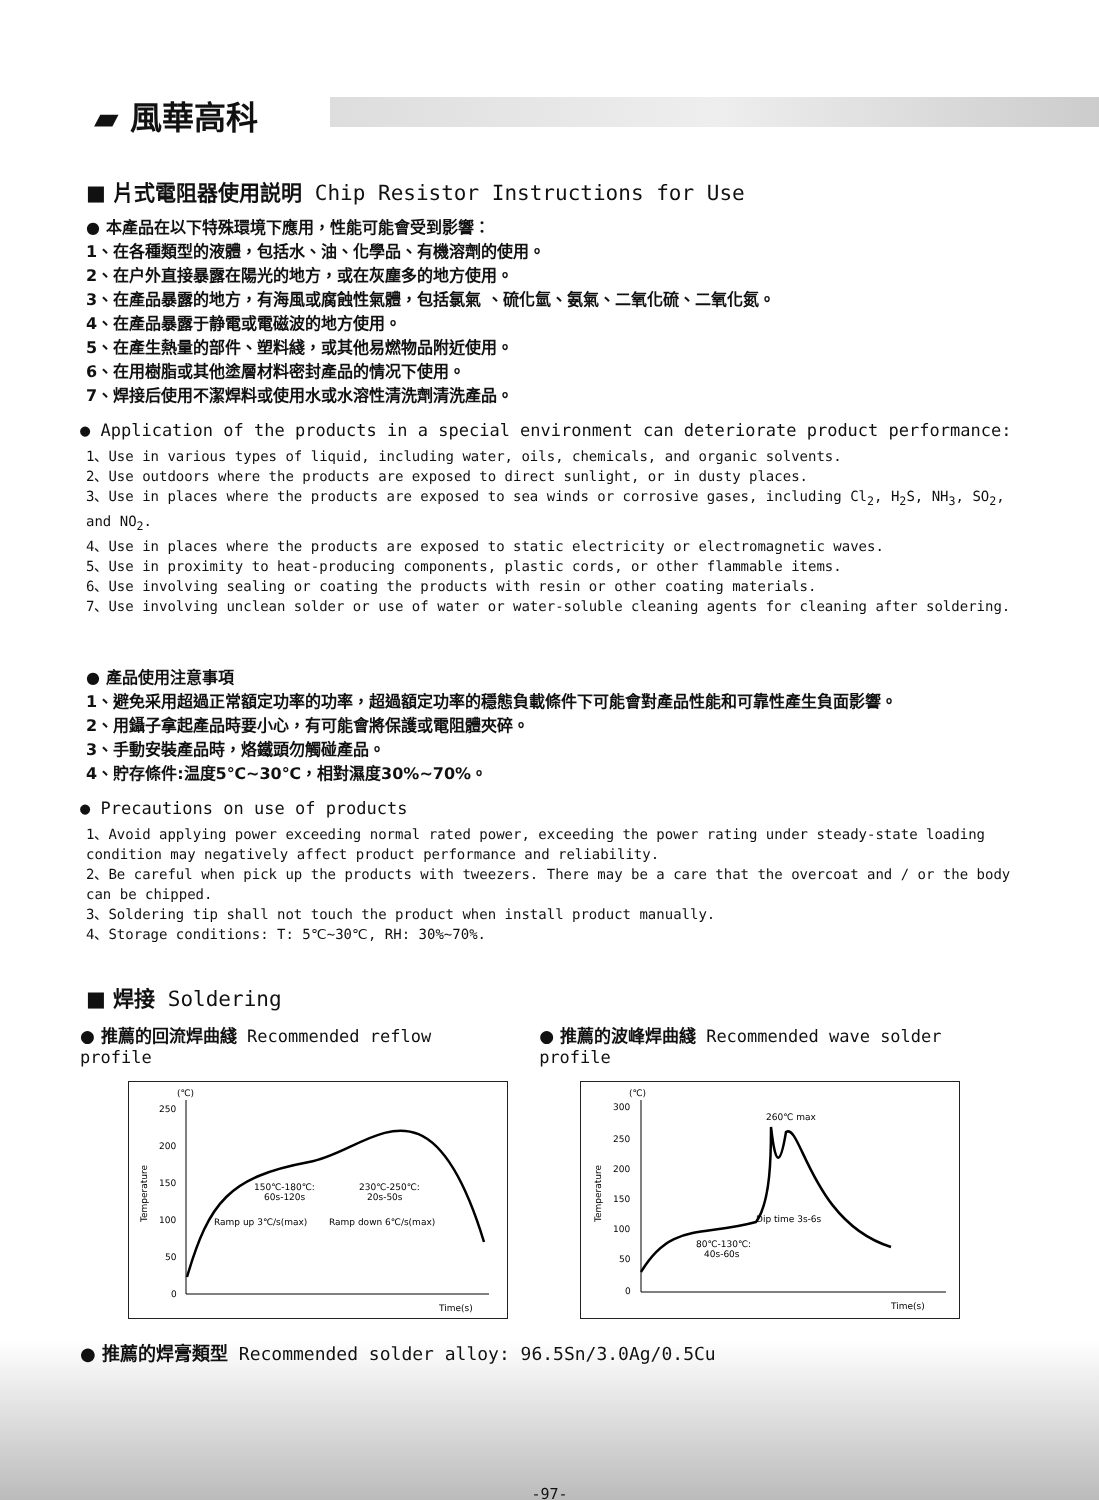▰ 風華高科
■ 片式電阻器使用説明 Chip Resistor Instructions for Use
● 本產品在以下特殊環境下應用，性能可能會受到影響：
1、在各種類型的液體，包括水、油、化學品、有機溶劑的使用。
2、在户外直接暴露在陽光的地方，或在灰塵多的地方使用。
3、在產品暴露的地方，有海風或腐蝕性氣體，包括氯氣 、硫化氫、氨氣、二氧化硫、二氧化氮。
4、在產品暴露于静電或電磁波的地方使用。
5、在產生熱量的部件、塑料綫，或其他易燃物品附近使用。
6、在用樹脂或其他塗層材料密封產品的情况下使用。
7、焊接后使用不潔焊料或使用水或水溶性清洗劑清洗產品。
● Application of the products in a special environment can deteriorate product performance:
1、Use in various types of liquid, including water, oils, chemicals, and organic solvents.
2、Use outdoors where the products are exposed to direct sunlight, or in dusty places.
3、Use in places where the products are exposed to sea winds or corrosive gases, including Cl<sub>2</sub>, H<sub>2</sub>S, NH<sub>3</sub>, SO<sub>2</sub>, and NO<sub>2</sub>.
4、Use in places where the products are exposed to static electricity or electromagnetic waves.
5、Use in proximity to heat-producing components, plastic cords, or other flammable items.
6、Use involving sealing or coating the products with resin or other coating materials.
7、Use involving unclean solder or use of water or water-soluble cleaning agents for cleaning after soldering.
● 產品使用注意事項
1、避免采用超過正常額定功率的功率，超過額定功率的穩態負載條件下可能會對產品性能和可靠性產生負面影響。
2、用鑷子拿起產品時要小心，有可能會將保護或電阻體夾碎。
3、手動安裝產品時，烙鐵頭勿觸碰產品。
4、貯存條件:温度5℃~30℃，相對濕度30%~70%。
● Precautions on use of products
1、Avoid applying power exceeding normal rated power, exceeding the power rating under steady-state loading condition may negatively affect product performance and reliability.
2、Be careful when pick up the products with tweezers. There may be a care that the overcoat and / or the body can be chipped.
3、Soldering tip shall not touch the product when install product manually.
4、Storage conditions: T: 5℃~30℃, RH: 30%~70%.
■ 焊接 Soldering
● 推薦的回流焊曲綫 Recommended reflow profile ● 推薦的波峰焊曲綫 Recommended wave solder profile
(℃)
250
200
150
100
50
0
Temperature
Time(s)
150℃-180℃:
60s-120s
230℃-250℃:
20s-50s
Ramp up 3℃/s(max)
Ramp down 6℃/s(max)
(℃)
300
250
200
150
100
50
0
Temperature
Time(s)
260℃ max
Dip time 3s-6s
80℃-130℃:
40s-60s
● 推薦的焊膏類型 Recommended solder alloy: 96.5Sn/3.0Ag/0.5Cu
-97-